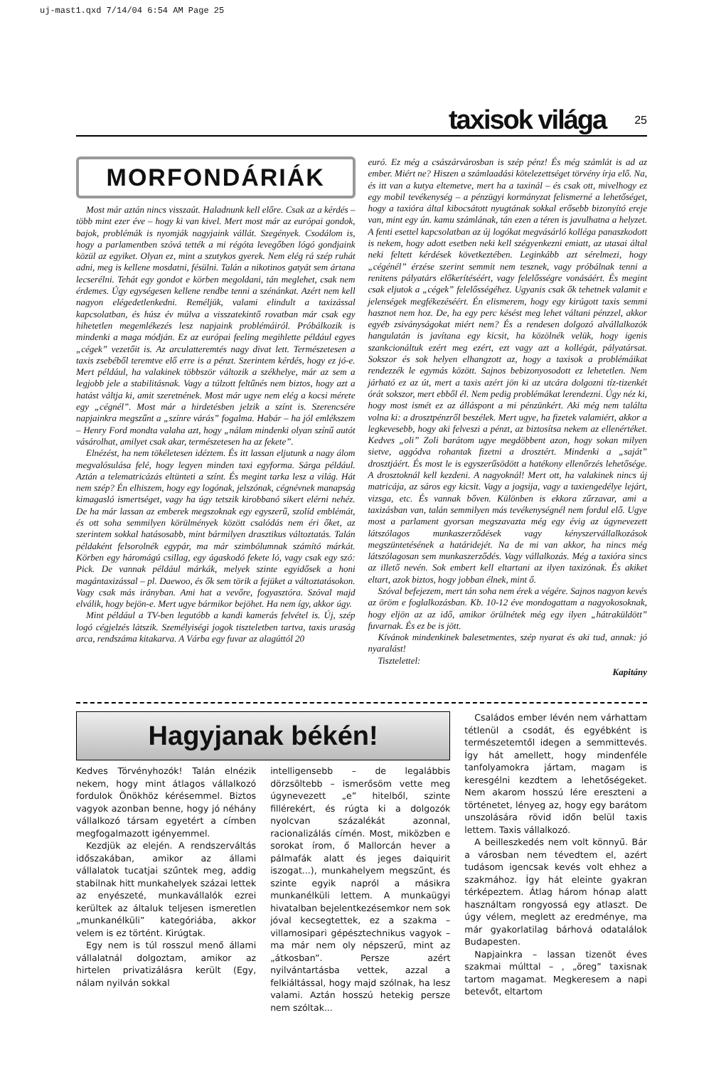uj-mast1.qxd 7/14/04 6:54 AM Page 25
taxisok világa 25
MORFONDÁRIÁK
Most már aztán nincs visszaút. Haladnunk kell előre. Csak az a kérdés – több mint ezer éve – hogy ki van kivel. Mert most már az európai gondok, bajok, problémák is nyomják nagyjaink vállát. Szegények. Csodálom is, hogy a parlamentben szóvá tették a mi régóta levegőben lógó gondjaink közül az egyiket. Olyan ez, mint a szutykos gyerek. Nem elég rá szép ruhát adni, meg is kellene mosdatni, fésülni. Talán a nikotinos gatyát sem ártana lecserélni. Tehát egy gondot e körben megoldani, tán meglehet, csak nem érdemes. Úgy egységesen kellene rendbe tenni a szénánkat. Azért nem kell nagyon elégedetlenkedni. Reméljük, valami elindult a taxizással kapcsolatban, és húsz év múlva a visszatekintő rovatban már csak egy hihetetlen megemlékezés lesz napjaink problémáiról. Próbálkozik is mindenki a maga módján. Ez az európai feeling megihlette például egyes „cégek” vezetőit is. Az arculatteremtés nagy divat lett. Természetesen a taxis zsebéből teremtve elő erre is a pénzt. Szerintem kérdés, hogy ez jó-e. Mert például, ha valakinek többször változik a székhelye, már az sem a legjobb jele a stabilitásnak. Vagy a túlzott feltűnés nem biztos, hogy azt a hatást váltja ki, amit szeretnének. Most már ugye nem elég a kocsi mérete egy „cégnél”. Most már a hirdetésben jelzik a színt is. Szerencsére napjainkra megszűnt a „színre várás” fogalma. Habár – ha jól emlékszem – Henry Ford mondta valaha azt, hogy „nálam mindenki olyan színű autót vásárolhat, amilyet csak akar, természetesen ha az fekete”.
Elnézést, ha nem tökéletesen idéztem. És itt lassan eljutunk a nagy álom megvalósulása felé, hogy legyen minden taxi egyforma. Sárga például. Aztán a telematricázás eltünteti a színt. És megint tarka lesz a világ. Hát nem szép? Én elhiszem, hogy egy logónak, jelszónak, cégnévnek manapság kimagasló ismertséget, vagy ha úgy tetszik kirobbanó sikert elérni nehéz. De ha már lassan az emberek megszoknak egy egyszerű, szolíd emblémát, és ott soha semmilyen körülmények között csalódás nem éri őket, az szerintem sokkal hatásosabb, mint bármilyen drasztikus változtatás. Talán példaként felsorolnék egypár, ma már szimbólumnak számító márkát. Körben egy háromágú csillag, egy ágaskodó fekete ló, vagy csak egy szó: Pick. De vannak például márkák, melyek szinte egyidősek a honi magántaxizással – pl. Daewoo, és ők sem törik a fejüket a változtatásokon. Vagy csak más irányban. Ami hat a vevőre, fogyasztóra. Szóval majd elválik, hogy bejön-e. Mert ugye bármikor bejöhet. Ha nem így, akkor úgy.
Mint például a TV-ben legutóbb a kandi kamerás felvétel is. Új, szép logó cégjelzés látszik. Személyiségi jogok tiszteletben tartva, taxis uraság arca, rendszáma kitakarva. A Várba egy fuvar az alagúttól 20
euró. Ez még a császárvárosban is szép pénz! És még számlát is ad az ember. Miért ne? Hiszen a számlaadási kötelezettséget törvény írja elő. Na, és itt van a kutya eltemetve, mert ha a taxinál – és csak ott, mivelhogy ez egy mobil tevékenység – a pénzügyi kormányzat felismerné a lehetőséget, hogy a taxióra által kibocsátott nyugtának sokkal erősebb bizonyító ereje van, mint egy ún. kamu számlának, tán ezen a téren is javulhatna a helyzet. A fenti esettel kapcsolatban az új logókat megvásárló kolléga panaszkodott is nekem, hogy adott esetben neki kell szégyenkezni emiatt, az utasai által neki feltett kérdések következtében. Leginkább azt sérelmezi, hogy „cégénél” érzése szerint semmit nem tesznek, vagy próbálnak tenni a renitens pályatárs előkerítéséért, vagy felelősségre vonásáért. És megint csak eljutok a „cégek” felelősségéhez. Ugyanis csak ők tehetnek valamit e jelenségek megfékezéséért. Én elismerem, hogy egy kirúgott taxis semmi hasznot nem hoz. De, ha egy perc késést meg lehet váltani pénzzel, akkor egyéb zsiványságokat miért nem? És a rendesen dolgozó alvállalkozók hangulatán is javítana egy kicsit, ha közölnék velük, hogy igenis szankcionáltuk ezért meg ezért, ezt vagy azt a kollégát, pályatársat. Sokszor és sok helyen elhangzott az, hogy a taxisok a problémáikat rendezzék le egymás között. Sajnos bebizonyosodott ez lehetetlen. Nem járható ez az út, mert a taxis azért jön ki az utcára dolgozni tíz-tizenkét órát sokszor, mert ebből él. Nem pedig problémákat lerendezni. Úgy néz ki, hogy most ismét ez az álláspont a mi pénzünkért. Aki még nem találta volna ki: a drosztpénzről beszélek. Mert ugye, ha fizetek valamiért, akkor a legkevesebb, hogy aki felveszi a pénzt, az biztosítsa nekem az ellenértéket. Kedves „oli” Zoli barátom ugye megdöbbent azon, hogy sokan milyen sietve, aggódva rohantak fizetni a drosztért. Mindenki a „saját” drosztjáért. És most le is egyszerűsödött a hatékony ellenőrzés lehetősége. A drosztoknál kell kezdeni. A nagyoknál! Mert ott, ha valakinek nincs új matricája, az sáros egy kicsit. Vagy a jogsija, vagy a taxiengedélye lejárt, vizsga, etc. És vannak bőven. Különben is ekkora zűrzavar, ami a taxizásban van, talán semmilyen más tevékenységnél nem fordul elő. Ugye most a parlament gyorsan megszavazta még egy évig az úgynevezett látszólagos munkaszerződések vagy kényszervállalkozások megszüntetésének a határidejét. Na de mi van akkor, ha nincs még látszólagosan sem munkaszerződés. Vagy vállalkozás. Még a taxióra sincs az illető nevén. Sok embert kell eltartani az ilyen taxizónak. És akiket eltart, azok biztos, hogy jobban élnek, mint ő.
Szóval befejezem, mert tán soha nem érek a végére. Sajnos nagyon kevés az öröm e foglalkozásban. Kb. 10-12 éve mondogattam a nagyokosoknak, hogy eljön az az idő, amikor örülnétek még egy ilyen „hátraküldött” fuvarnak. És ez be is jött.
Kívánok mindenkinek balesetmentes, szép nyarat és aki tud, annak: jó nyaralást!
Tisztelettel:
Kapitány
Hagyjanak békén!
Kedves Törvényhozók! Talán elnézik nekem, hogy mint átlagos vállalkozó fordulok Önökhöz kérésemmel. Biztos vagyok azonban benne, hogy jó néhány vállalkozó társam egyetért a címben megfogalmazott igényemmel.
Kezdjük az elején. A rendszerváltás időszakában, amikor az állami vállalatok tucatjai szűntek meg, addig stabilnak hitt munkahelyek százai lettek az enyészeté, munkavállalók ezrei kerültek az általuk teljesen ismeretlen „munkanélküli” kategóriába, akkor velem is ez történt. Kirúgtak.
Egy nem is túl rosszul menő állami vállalatnál dolgoztam, amikor az hirtelen privatizálásra került (Egy, nálam nyilván sokkal
intelligensebb – de legalábbis dörzsöltebb – ismerősöm vette meg úgynevezett „e” hitelből, szinte fillérekért, és rúgta ki a dolgozók nyolcvan százalékát azonnal, racionalizálás címén. Most, miközben e sorokat írom, ő Mallorcán hever a pálmafák alatt és jeges daiquirit iszogat...), munkahelyem megszűnt, és szinte egyik napról a másikra munkanélküli lettem. A munkaügyi hivatalban bejelentkezésemkor nem sok jóval kecsegtettek, ez a szakma – villamosipari gépésztechnikus vagyok – ma már nem oly népszerű, mint az „átkosban”. Persze azért nyilvántartásba vettek, azzal a felkiáltással, hogy majd szólnak, ha lesz valami. Aztán hosszú hetekig persze nem szóltak...
Családos ember lévén nem várhattam tétlenül a csodát, és egyébként is természetemtől idegen a semmittevés. Így hát amellett, hogy mindenféle tanfolyamokra jártam, magam is keresgélni kezdtem a lehetőségeket. Nem akarom hosszú lére ereszteni a történetet, lényeg az, hogy egy barátom unszolására rövid időn belül taxis lettem. Taxis vállalkozó.
A beilleszkedés nem volt könnyű. Bár a városban nem tévedtem el, azért tudásom igencsak kevés volt ehhez a szakmához. Így hát eleinte gyakran térképeztem. Átlag három hónap alatt használtam rongyossá egy atlaszt. De úgy vélem, meglett az eredménye, ma már gyakorlatilag bárhová odatalálok Budapesten.
Napjainkra – lassan tizenöt éves szakmai múlttal – , „öreg” taxisnak tartom magamat. Megkeresem a napi betevőt, eltartom